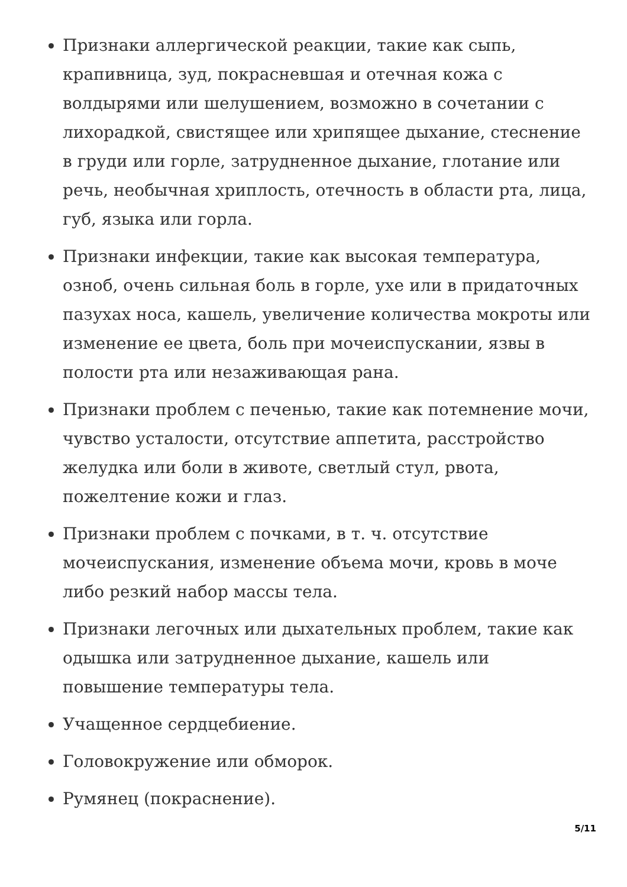Признаки аллергической реакции, такие как сыпь, крапивница, зуд, покрасневшая и отечная кожа с волдырями или шелушением, возможно в сочетании с лихорадкой, свистящее или хрипящее дыхание, стеснение в груди или горле, затрудненное дыхание, глотание или речь, необычная хриплость, отечность в области рта, лица, губ, языка или горла.
Признаки инфекции, такие как высокая температура, озноб, очень сильная боль в горле, ухе или в придаточных пазухах носа, кашель, увеличение количества мокроты или изменение ее цвета, боль при мочеиспускании, язвы в полости рта или незаживающая рана.
Признаки проблем с печенью, такие как потемнение мочи, чувство усталости, отсутствие аппетита, расстройство желудка или боли в животе, светлый стул, рвота, пожелтение кожи и глаз.
Признаки проблем с почками, в т. ч. отсутствие мочеиспускания, изменение объема мочи, кровь в моче либо резкий набор массы тела.
Признаки легочных или дыхательных проблем, такие как одышка или затрудненное дыхание, кашель или повышение температуры тела.
Учащенное сердцебиение.
Головокружение или обморок.
Румянец (покраснение).
5/11